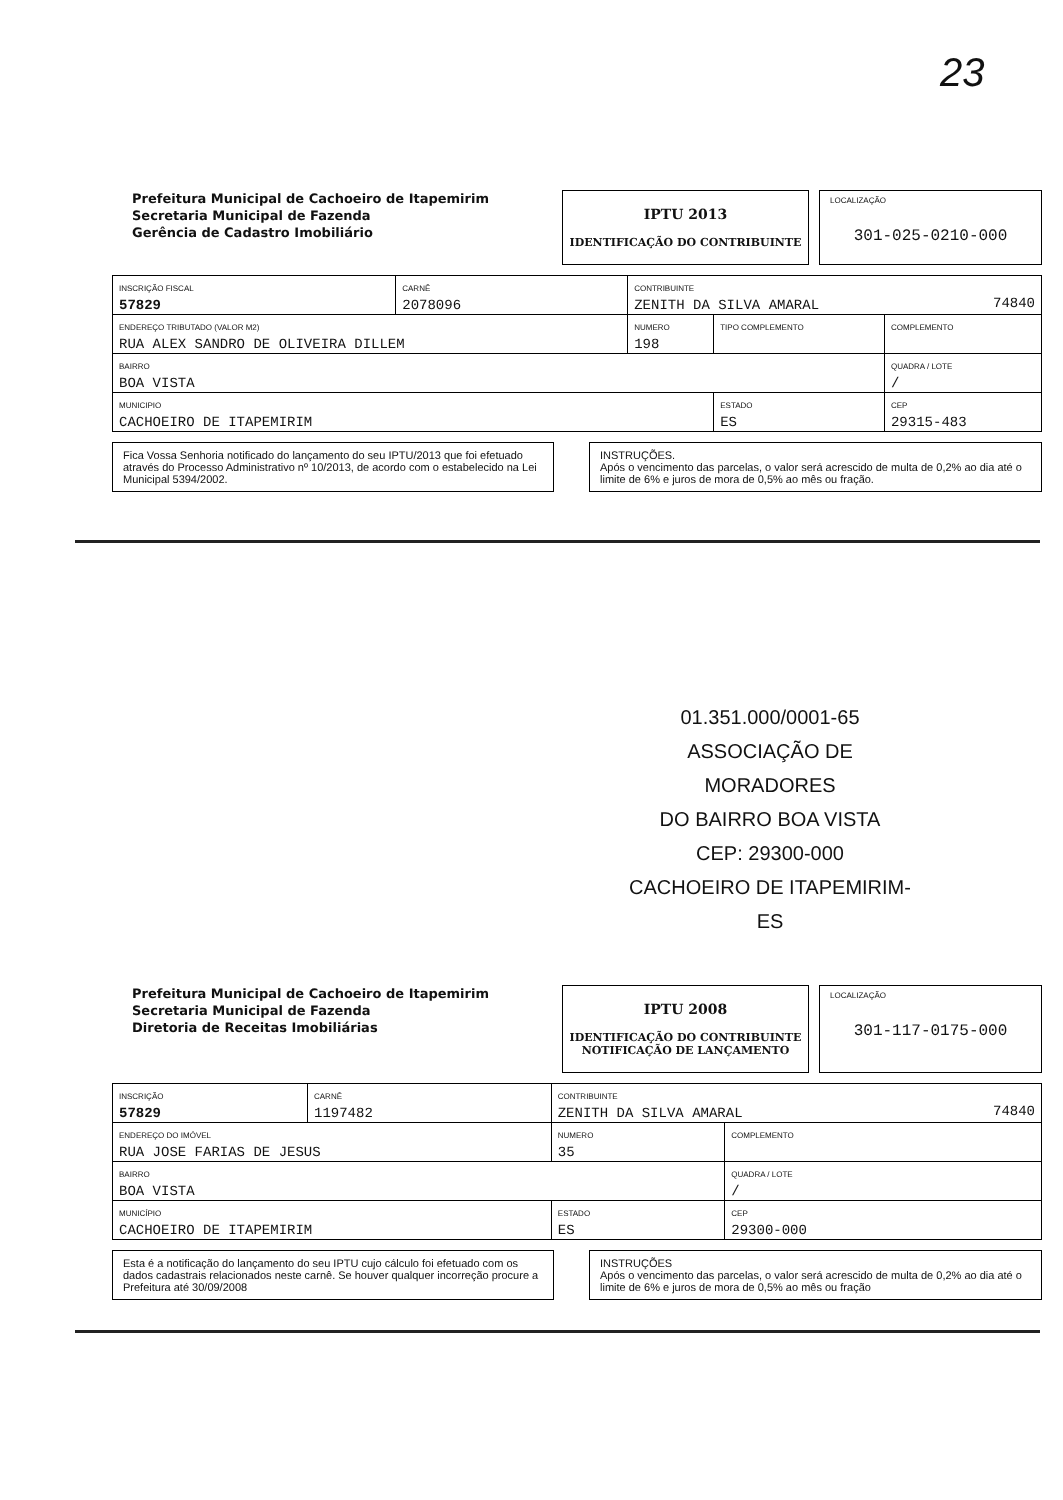23
Prefeitura Municipal de Cachoeiro de Itapemirim
Secretaria Municipal de Fazenda
Gerência de Cadastro Imobiliário
IPTU 2013
IDENTIFICAÇÃO DO CONTRIBUINTE
LOCALIZAÇÃO
301-025-0210-000
| INSCRIÇÃO FISCAL 57829 | CARNÊ 2078096 | CONTRIBUINTE ZENITH DA SILVA AMARAL 74840 | | | |
| ENDEREÇO TRIBUTADO (VALOR M2) RUA ALEX SANDRO DE OLIVEIRA DILLEM | | | NUMERO 198 | TIPO COMPLEMENTO | COMPLEMENTO |
| BAIRRO BOA VISTA | | | | | QUADRA / LOTE / |
| MUNICIPIO CACHOEIRO DE ITAPEMIRIM | | | | ESTADO ES | CEP 29315-483 |
Fica Vossa Senhoria notificado do lançamento do seu IPTU/2013 que foi efetuado através do Processo Administrativo nº 10/2013, de acordo com o estabelecido na Lei Municipal 5394/2002.
INSTRUÇÕES.
Após o vencimento das parcelas, o valor será acrescido de multa de 0,2% ao dia até o limite de 6% e juros de mora de 0,5% ao mês ou fração.
01.351.000/0001-65
ASSOCIAÇÃO DE MORADORES
DO BAIRRO BOA VISTA
CEP: 29300-000
CACHOEIRO DE ITAPEMIRIM-ES
Prefeitura Municipal de Cachoeiro de Itapemirim
Secretaria Municipal de Fazenda
Diretoria de Receitas Imobiliárias
IPTU 2008
IDENTIFICAÇÃO DO CONTRIBUINTE
NOTIFICAÇÃO DE LANÇAMENTO
LOCALIZAÇÃO
301-117-0175-000
| INSCRIÇÃO 57829 | CARNÊ 1197482 | CONTRIBUINTE ZENITH DA SILVA AMARAL 74840 | | |
| ENDEREÇO DO IMÓVEL RUA JOSE FARIAS DE JESUS | | | NUMERO 35 | COMPLEMENTO |
| BAIRRO BOA VISTA | | | | QUADRA / LOTE / |
| MUNICÍPIO CACHOEIRO DE ITAPEMIRIM | | | ESTADO ES | CEP 29300-000 |
Esta é a notificação do lançamento do seu IPTU cujo cálculo foi efetuado com os dados cadastrais relacionados neste carnê. Se houver qualquer incorreção procure a Prefeitura até 30/09/2008
INSTRUÇÕES
Após o vencimento das parcelas, o valor será acrescido de multa de 0,2% ao dia até o limite de 6% e juros de mora de 0,5% ao mês ou fração